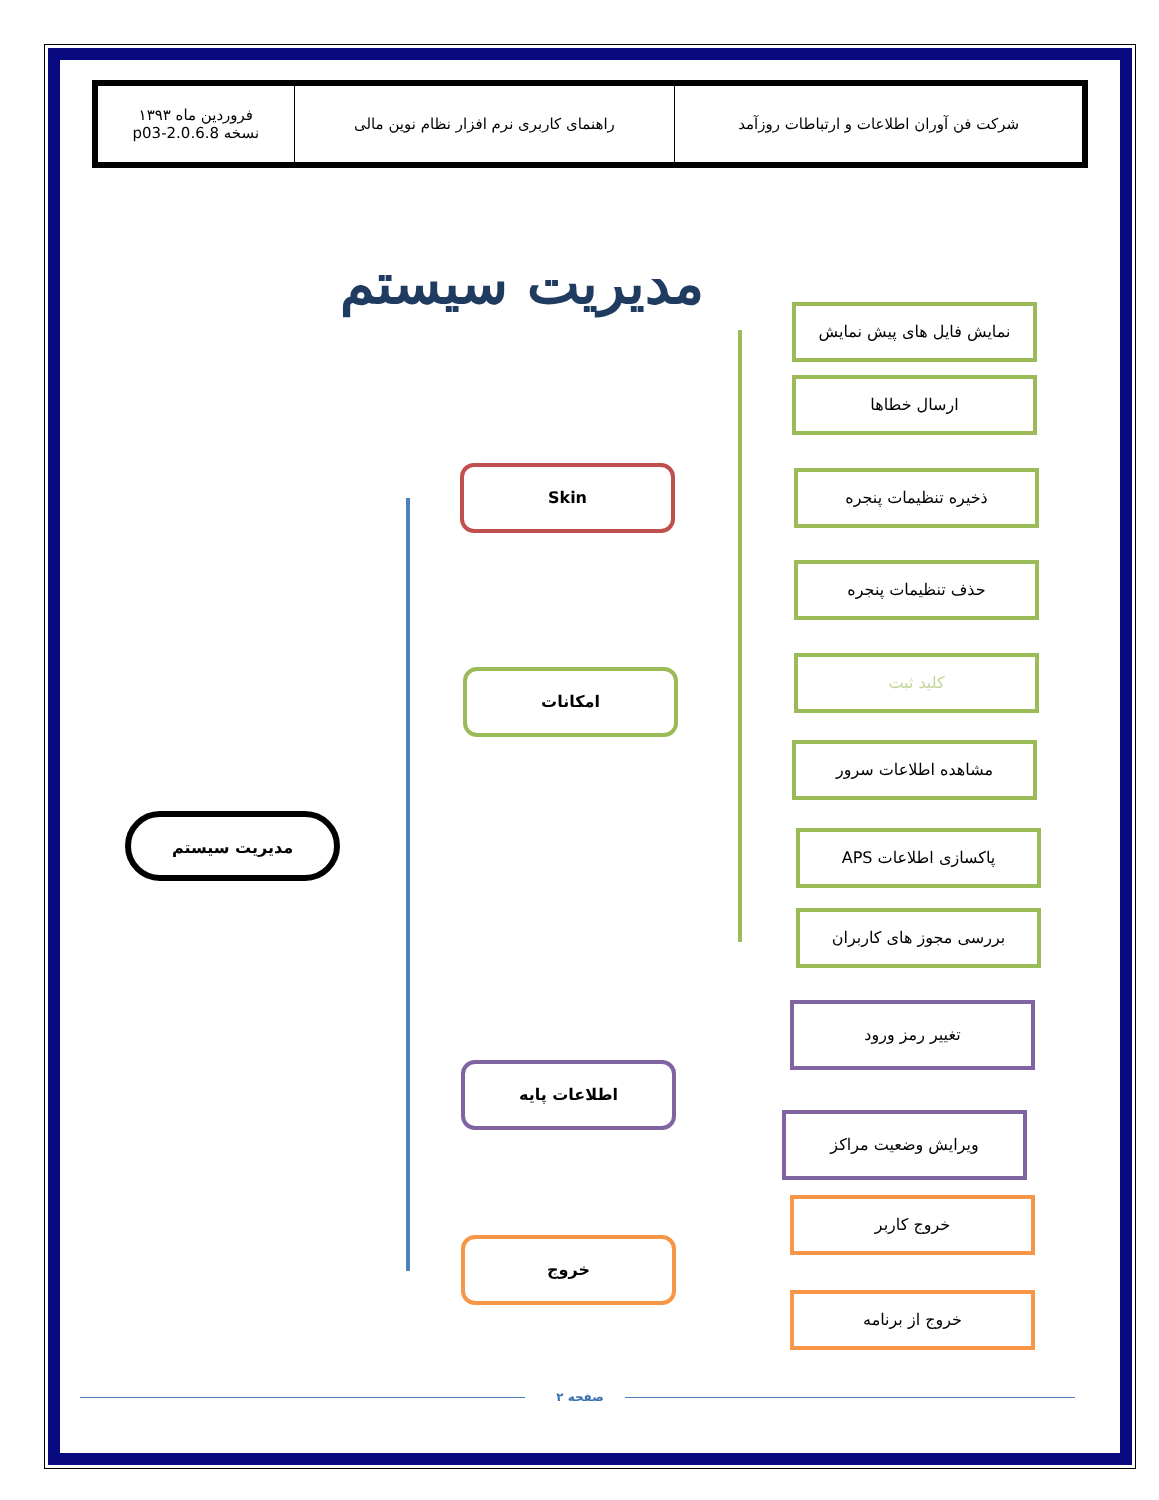| شرکت فن آوران اطلاعات و ارتباطات روزآمد | راهنمای کاربری نرم افزار نظام نوین مالی | فروردین ماه ۱۳۹۳ نسخه 2.0.6.8-p03 |
مدیریت سیستم
مدیریت سیستم
Skin
امکانات
اطلاعات پایه
خروج
نمایش فایل های پیش نمایش
ارسال خطاها
ذخیره تنظیمات پنجره
حذف تنظیمات پنجره
کلید ثبت
مشاهده اطلاعات سرور
پاکسازی اطلاعات APS
بررسی مجوز های کاربران
تغییر رمز ورود
ویرایش وضعیت مراکز
خروج کاربر
خروج از برنامه
صفحه ۲